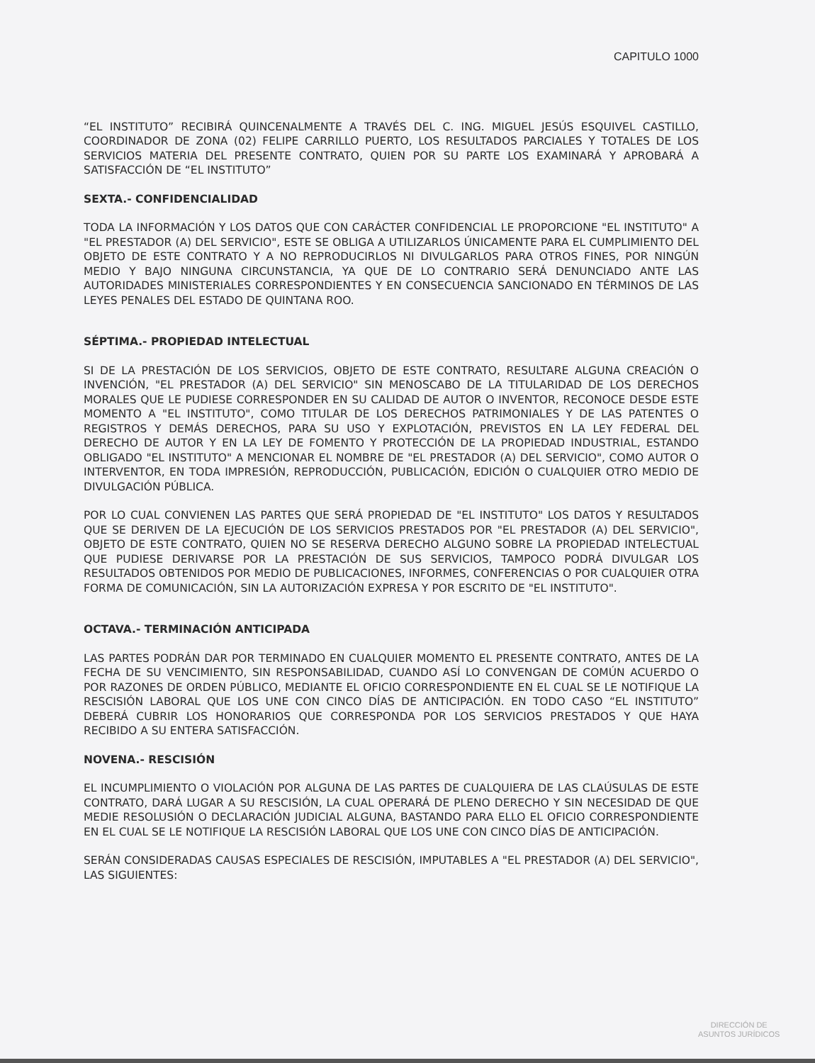CAPITULO 1000
“EL INSTITUTO” RECIBIRÁ QUINCENALMENTE A TRAVÉS DEL C. ING. MIGUEL JESÚS ESQUIVEL CASTILLO, COORDINADOR DE ZONA (02) FELIPE CARRILLO PUERTO, LOS RESULTADOS PARCIALES Y TOTALES DE LOS SERVICIOS MATERIA DEL PRESENTE CONTRATO, QUIEN POR SU PARTE LOS EXAMINARÁ Y APROBARÁ A SATISFACCIÓN DE “EL INSTITUTO”
SEXTA.- CONFIDENCIALIDAD
TODA LA INFORMACIÓN Y LOS DATOS QUE CON CARÁCTER CONFIDENCIAL LE PROPORCIONE "EL INSTITUTO" A "EL PRESTADOR (A) DEL SERVICIO", ESTE SE OBLIGA A UTILIZARLOS ÚNICAMENTE PARA EL CUMPLIMIENTO DEL OBJETO DE ESTE CONTRATO Y A NO REPRODUCIRLOS NI DIVULGARLOS PARA OTROS FINES, POR NINGÚN MEDIO Y BAJO NINGUNA CIRCUNSTANCIA, YA QUE DE LO CONTRARIO SERÁ DENUNCIADO ANTE LAS AUTORIDADES MINISTERIALES CORRESPONDIENTES Y EN CONSECUENCIA SANCIONADO EN TÉRMINOS DE LAS LEYES PENALES DEL ESTADO DE QUINTANA ROO.
SÉPTIMA.- PROPIEDAD INTELECTUAL
SI DE LA PRESTACIÓN DE LOS SERVICIOS, OBJETO DE ESTE CONTRATO, RESULTARE ALGUNA CREACIÓN O INVENCIÓN, "EL PRESTADOR (A) DEL SERVICIO" SIN MENOSCABO DE LA TITULARIDAD DE LOS DERECHOS MORALES QUE LE PUDIESE CORRESPONDER EN SU CALIDAD DE AUTOR O INVENTOR, RECONOCE DESDE ESTE MOMENTO A "EL INSTITUTO", COMO TITULAR DE LOS DERECHOS PATRIMONIALES Y DE LAS PATENTES O REGISTROS Y DEMÁS DERECHOS, PARA SU USO Y EXPLOTACIÓN, PREVISTOS EN LA LEY FEDERAL DEL DERECHO DE AUTOR Y EN LA LEY DE FOMENTO Y PROTECCIÓN DE LA PROPIEDAD INDUSTRIAL, ESTANDO OBLIGADO "EL INSTITUTO" A MENCIONAR EL NOMBRE DE "EL PRESTADOR (A) DEL SERVICIO", COMO AUTOR O INTERVENTOR, EN TODA IMPRESIÓN, REPRODUCCIÓN, PUBLICACIÓN, EDICIÓN O CUALQUIER OTRO MEDIO DE DIVULGACIÓN PÚBLICA.
POR LO CUAL CONVIENEN LAS PARTES QUE SERÁ PROPIEDAD DE "EL INSTITUTO" LOS DATOS Y RESULTADOS QUE SE DERIVEN DE LA EJECUCIÓN DE LOS SERVICIOS PRESTADOS POR "EL PRESTADOR (A) DEL SERVICIO", OBJETO DE ESTE CONTRATO, QUIEN NO SE RESERVA DERECHO ALGUNO SOBRE LA PROPIEDAD INTELECTUAL QUE PUDIESE DERIVARSE POR LA PRESTACIÓN DE SUS SERVICIOS, TAMPOCO PODRÁ DIVULGAR LOS RESULTADOS OBTENIDOS POR MEDIO DE PUBLICACIONES, INFORMES, CONFERENCIAS O POR CUALQUIER OTRA FORMA DE COMUNICACIÓN, SIN LA AUTORIZACIÓN EXPRESA Y POR ESCRITO DE "EL INSTITUTO".
OCTAVA.- TERMINACIÓN ANTICIPADA
LAS PARTES PODRÁN DAR POR TERMINADO EN CUALQUIER MOMENTO EL PRESENTE CONTRATO, ANTES DE LA FECHA DE SU VENCIMIENTO, SIN RESPONSABILIDAD, CUANDO ASÍ LO CONVENGAN DE COMÚN ACUERDO O POR RAZONES DE ORDEN PÚBLICO, MEDIANTE EL OFICIO CORRESPONDIENTE EN EL CUAL SE LE NOTIFIQUE LA RESCISIÓN LABORAL QUE LOS UNE CON CINCO DÍAS DE ANTICIPACIÓN. EN TODO CASO “EL INSTITUTO” DEBERÁ CUBRIR LOS HONORARIOS QUE CORRESPONDA POR LOS SERVICIOS PRESTADOS Y QUE HAYA RECIBIDO A SU ENTERA SATISFACCIÓN.
NOVENA.- RESCISIÓN
EL INCUMPLIMIENTO O VIOLACIÓN POR ALGUNA DE LAS PARTES DE CUALQUIERA DE LAS CLAÚSULAS DE ESTE CONTRATO, DARÁ LUGAR A SU RESCISIÓN, LA CUAL OPERARÁ DE PLENO DERECHO Y SIN NECESIDAD DE QUE MEDIE RESOLUSIÓN O DECLARACIÓN JUDICIAL ALGUNA, BASTANDO PARA ELLO EL OFICIO CORRESPONDIENTE EN EL CUAL SE LE NOTIFIQUE LA RESCISIÓN LABORAL QUE LOS UNE CON CINCO DÍAS DE ANTICIPACIÓN.
SERÁN CONSIDERADAS CAUSAS ESPECIALES DE RESCISIÓN, IMPUTABLES A "EL PRESTADOR (A) DEL SERVICIO", LAS SIGUIENTES:
DIRECCIÓN DE
ASUNTOS JURÍDICOS